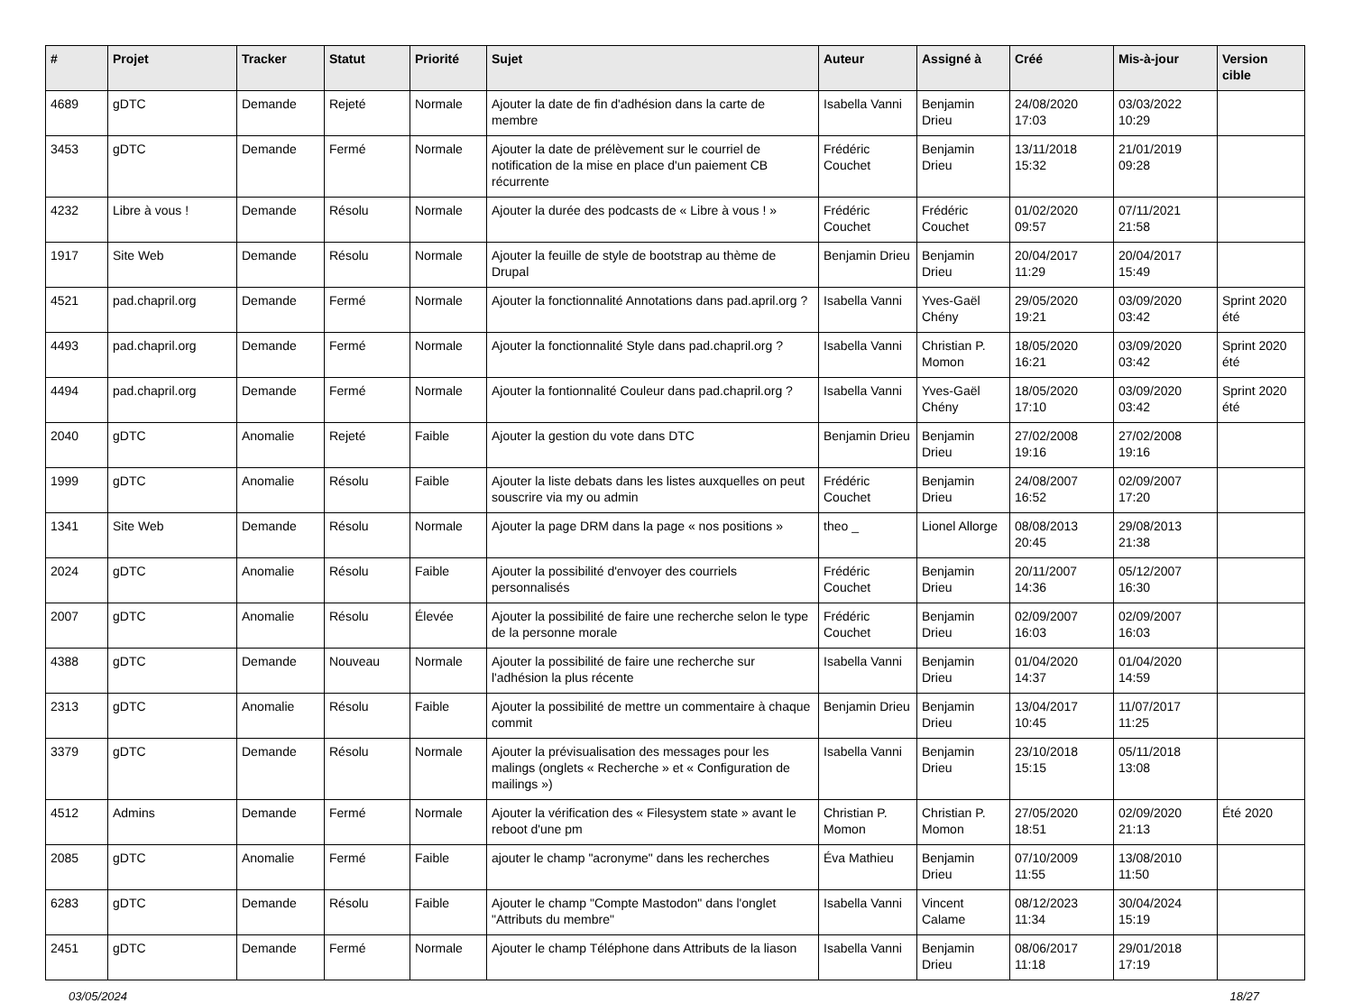| # | Projet | Tracker | Statut | Priorité | Sujet | Auteur | Assigné à | Créé | Mis-à-jour | Version cible |
| --- | --- | --- | --- | --- | --- | --- | --- | --- | --- | --- |
| 4689 | gDTC | Demande | Rejeté | Normale | Ajouter la date de fin d'adhésion dans la carte de membre | Isabella Vanni | Benjamin Drieu | 24/08/2020 17:03 | 03/03/2022 10:29 | |
| 3453 | gDTC | Demande | Fermé | Normale | Ajouter la date de prélèvement sur le courriel de notification de la mise en place d'un paiement CB récurrente | Frédéric Couchet | Benjamin Drieu | 13/11/2018 15:32 | 21/01/2019 09:28 | |
| 4232 | Libre à vous ! | Demande | Résolu | Normale | Ajouter la durée des podcasts de « Libre à vous ! » | Frédéric Couchet | Frédéric Couchet | 01/02/2020 09:57 | 07/11/2021 21:58 | |
| 1917 | Site Web | Demande | Résolu | Normale | Ajouter la feuille de style de bootstrap au thème de Drupal | Benjamin Drieu | Benjamin Drieu | 20/04/2017 11:29 | 20/04/2017 15:49 | |
| 4521 | pad.chapril.org | Demande | Fermé | Normale | Ajouter la fonctionnalité Annotations dans pad.april.org ? | Isabella Vanni | Yves-Gaël Chény | 29/05/2020 19:21 | 03/09/2020 03:42 | Sprint 2020 été |
| 4493 | pad.chapril.org | Demande | Fermé | Normale | Ajouter la fonctionnalité Style dans pad.chapril.org ? | Isabella Vanni | Christian P. Momon | 18/05/2020 16:21 | 03/09/2020 03:42 | Sprint 2020 été |
| 4494 | pad.chapril.org | Demande | Fermé | Normale | Ajouter la fontionnalité Couleur dans pad.chapril.org ? | Isabella Vanni | Yves-Gaël Chény | 18/05/2020 17:10 | 03/09/2020 03:42 | Sprint 2020 été |
| 2040 | gDTC | Anomalie | Rejeté | Faible | Ajouter la gestion du vote dans DTC | Benjamin Drieu | Benjamin Drieu | 27/02/2008 19:16 | 27/02/2008 19:16 | |
| 1999 | gDTC | Anomalie | Résolu | Faible | Ajouter la liste debats dans les listes auxquelles on peut souscrire via my ou admin | Frédéric Couchet | Benjamin Drieu | 24/08/2007 16:52 | 02/09/2007 17:20 | |
| 1341 | Site Web | Demande | Résolu | Normale | Ajouter la page DRM dans la page « nos positions » | theo _ | Lionel Allorge | 08/08/2013 20:45 | 29/08/2013 21:38 | |
| 2024 | gDTC | Anomalie | Résolu | Faible | Ajouter la possibilité d'envoyer des courriels personnalisés | Frédéric Couchet | Benjamin Drieu | 20/11/2007 14:36 | 05/12/2007 16:30 | |
| 2007 | gDTC | Anomalie | Résolu | Élevée | Ajouter la possibilité de faire une recherche selon le type de la personne morale | Frédéric Couchet | Benjamin Drieu | 02/09/2007 16:03 | 02/09/2007 16:03 | |
| 4388 | gDTC | Demande | Nouveau | Normale | Ajouter la possibilité de faire une recherche sur l'adhésion la plus récente | Isabella Vanni | Benjamin Drieu | 01/04/2020 14:37 | 01/04/2020 14:59 | |
| 2313 | gDTC | Anomalie | Résolu | Faible | Ajouter la possibilité de mettre un commentaire à chaque commit | Benjamin Drieu | Benjamin Drieu | 13/04/2017 10:45 | 11/07/2017 11:25 | |
| 3379 | gDTC | Demande | Résolu | Normale | Ajouter la prévisualisation des messages pour les malings (onglets « Recherche » et « Configuration de mailings ») | Isabella Vanni | Benjamin Drieu | 23/10/2018 15:15 | 05/11/2018 13:08 | |
| 4512 | Admins | Demande | Fermé | Normale | Ajouter la vérification des « Filesystem state » avant le reboot d'une pm | Christian P. Momon | Christian P. Momon | 27/05/2020 18:51 | 02/09/2020 21:13 | Été 2020 |
| 2085 | gDTC | Anomalie | Fermé | Faible | ajouter le champ "acronyme" dans les recherches | Éva Mathieu | Benjamin Drieu | 07/10/2009 11:55 | 13/08/2010 11:50 | |
| 6283 | gDTC | Demande | Résolu | Faible | Ajouter le champ "Compte Mastodon" dans l'onglet "Attributs du membre" | Isabella Vanni | Vincent Calame | 08/12/2023 11:34 | 30/04/2024 15:19 | |
| 2451 | gDTC | Demande | Fermé | Normale | Ajouter le champ Téléphone dans Attributs de la liason | Isabella Vanni | Benjamin Drieu | 08/06/2017 11:18 | 29/01/2018 17:19 | |
03/05/2024 18/27